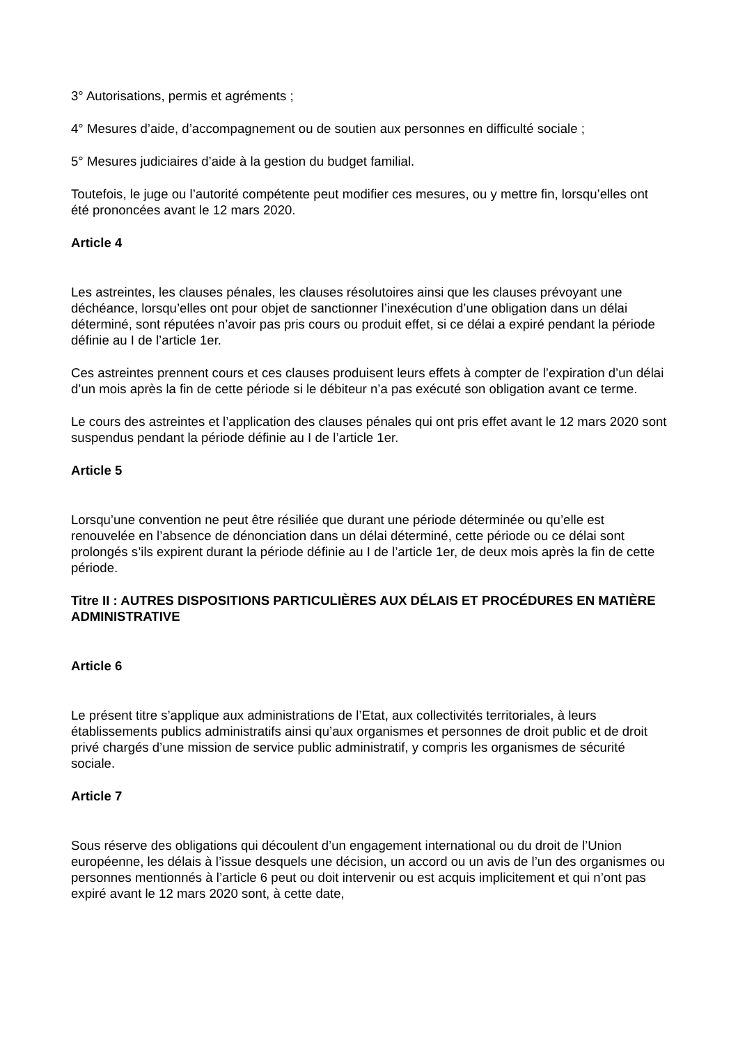3° Autorisations, permis et agréments ;
4° Mesures d’aide, d’accompagnement ou de soutien aux personnes en difficulté sociale ;
5° Mesures judiciaires d’aide à la gestion du budget familial.
Toutefois, le juge ou l’autorité compétente peut modifier ces mesures, ou y mettre fin, lorsqu’elles ont été prononcées avant le 12 mars 2020.
Article 4
Les astreintes, les clauses pénales, les clauses résolutoires ainsi que les clauses prévoyant une déchéance, lorsqu’elles ont pour objet de sanctionner l’inexécution d’une obligation dans un délai déterminé, sont réputées n’avoir pas pris cours ou produit effet, si ce délai a expiré pendant la période définie au I de l’article 1er.
Ces astreintes prennent cours et ces clauses produisent leurs effets à compter de l’expiration d’un délai d’un mois après la fin de cette période si le débiteur n’a pas exécuté son obligation avant ce terme.
Le cours des astreintes et l’application des clauses pénales qui ont pris effet avant le 12 mars 2020 sont suspendus pendant la période définie au I de l’article 1er.
Article 5
Lorsqu’une convention ne peut être résiliée que durant une période déterminée ou qu’elle est renouvelée en l’absence de dénonciation dans un délai déterminé, cette période ou ce délai sont prolongés s’ils expirent durant la période définie au I de l’article 1er, de deux mois après la fin de cette période.
Titre II : AUTRES DISPOSITIONS PARTICULIÈRES AUX DÉLAIS ET PROCÉDURES EN MATIÈRE ADMINISTRATIVE
Article 6
Le présent titre s’applique aux administrations de l’Etat, aux collectivités territoriales, à leurs établissements publics administratifs ainsi qu’aux organismes et personnes de droit public et de droit privé chargés d’une mission de service public administratif, y compris les organismes de sécurité sociale.
Article 7
Sous réserve des obligations qui découlent d’un engagement international ou du droit de l’Union européenne, les délais à l’issue desquels une décision, un accord ou un avis de l’un des organismes ou personnes mentionnés à l’article 6 peut ou doit intervenir ou est acquis implicitement et qui n’ont pas expiré avant le 12 mars 2020 sont, à cette date,